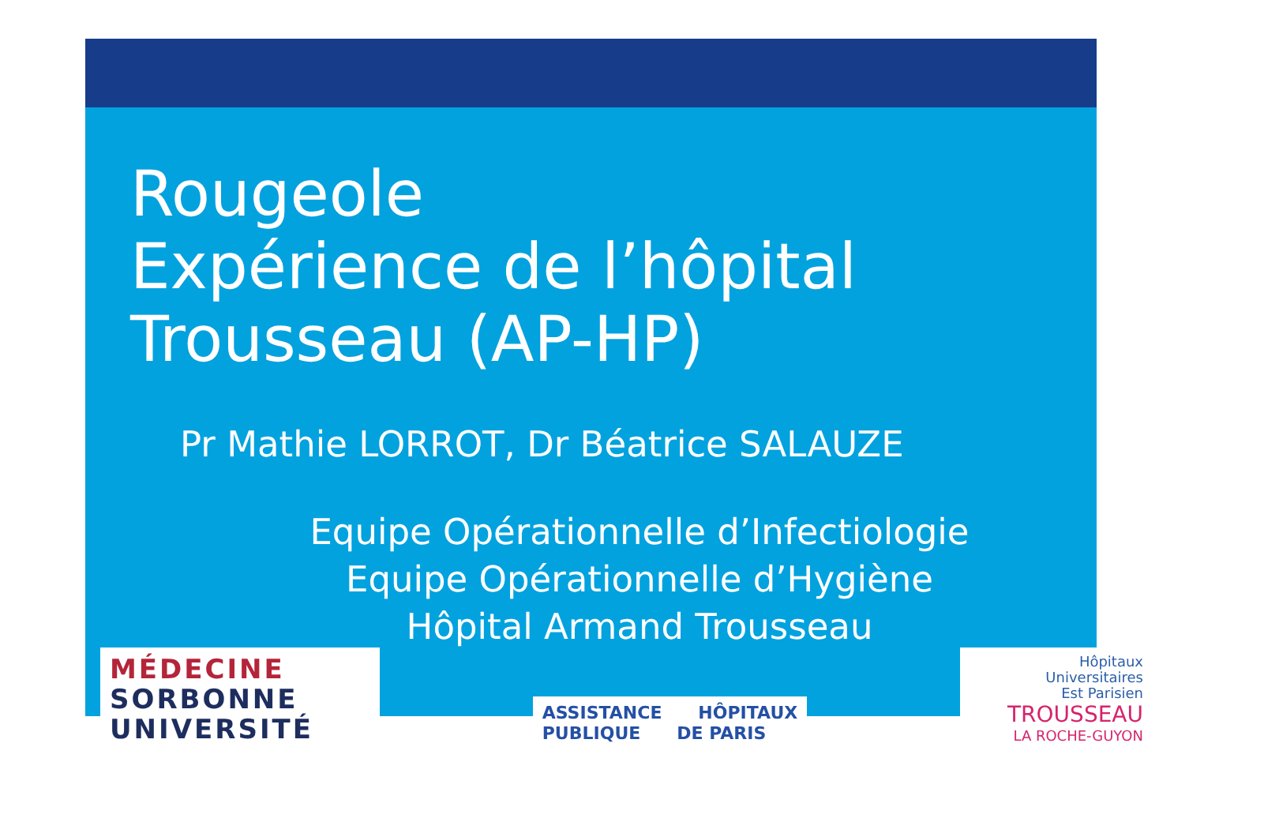Rougeole
Expérience de l’hôpital
Trousseau (AP-HP)
Pr Mathie LORROT, Dr Béatrice SALAUZE
Equipe Opérationnelle d’Infectiologie
Equipe Opérationnelle d’Hygiène
Hôpital Armand Trousseau
MÉDECINE
SORBONNE
UNIVERSITÉ
ASSISTANCE HÔPITAUX
PUBLIQUE DE PARIS
Hôpitaux
Universitaires
Est Parisien
TROUSSEAU
LA ROCHE-GUYON